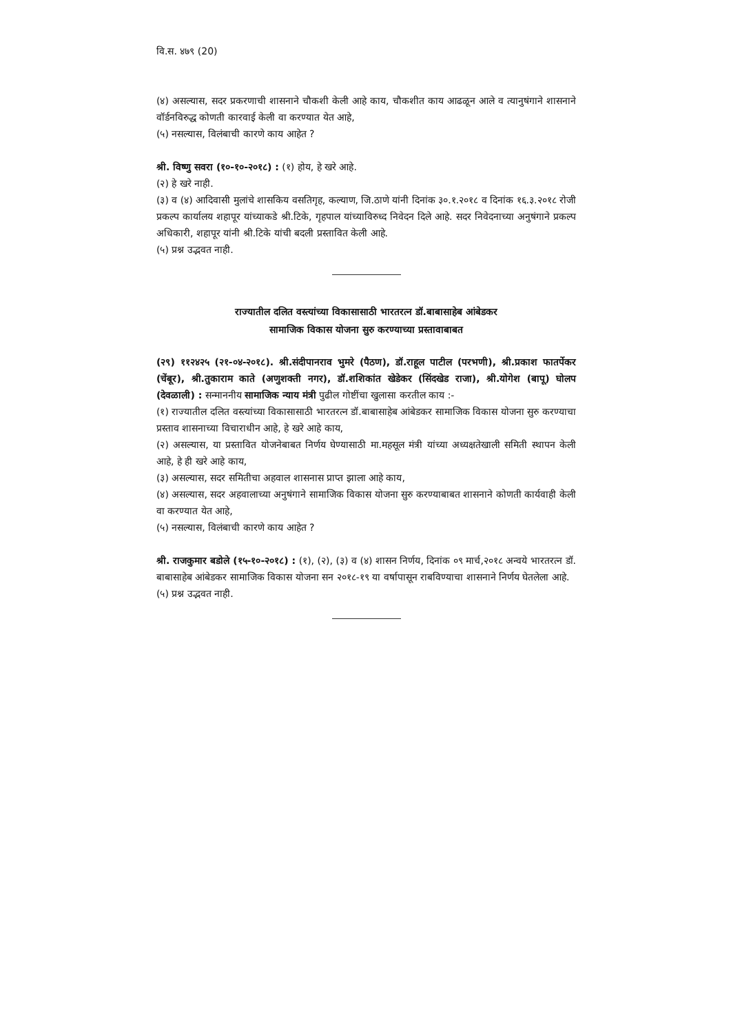वि.स. ४७९ (20)
(४) असल्यास, सदर प्रकरणाची शासनाने चौकशी केली आहे काय, चौकशीत काय आढळून आले व त्यानुषंगाने शासनाने वॉर्डनविरुद्ध कोणती कारवाई केली वा करण्यात येत आहे,
(५) नसल्यास, विलंबाची कारणे काय आहेत ?
श्री. विष्णु सवरा (१०-१०-२०१८) : (१) होय, हे खरे आहे.
(२) हे खरे नाही.
(३) व (४) आदिवासी मुलांचे शासकिय वसतिगृह, कल्याण, जि.ठाणे यांनी दिनांक ३०.१.२०१८ व दिनांक १६.३.२०१८ रोजी प्रकल्प कार्यालय शहापूर यांच्याकडे श्री.टिके, गृहपाल यांच्याविरुध्द निवेदन दिले आहे. सदर निवेदनाच्या अनुषंगाने प्रकल्प अधिकारी, शहापूर यांनी श्री.टिके यांची बदली प्रस्तावित केली आहे.
(५) प्रश्न उद्भवत नाही.
राज्यातील दलित वस्त्यांच्या विकासासाठी भारतरत्न डॉ.बाबासाहेब आंबेडकर
सामाजिक विकास योजना सुरु करण्याच्या प्रस्तावाबाबत
(२९) ११२४२५ (२१-०४-२०१८). श्री.संदीपानराव भुमरे (पैठण), डॉ.राहूल पाटील (परभणी), श्री.प्रकाश फातर्पेकर (चेंबूर), श्री.तुकाराम काते (अणुशक्ती नगर), डॉ.शशिकांत खेडेकर (सिंदखेड राजा), श्री.योगेश (बापू) घोलप (देवळाली) : सन्माननीय सामाजिक न्याय मंत्री पुढील गोष्टींचा खुलासा करतील काय :-
(१) राज्यातील दलित वस्त्यांच्या विकासासाठी भारतरत्न डॉ.बाबासाहेब आंबेडकर सामाजिक विकास योजना सुरु करण्याचा प्रस्ताव शासनाच्या विचाराधीन आहे, हे खरे आहे काय,
(२) असल्यास, या प्रस्तावित योजनेबाबत निर्णय घेण्यासाठी मा.महसूल मंत्री यांच्या अध्यक्षतेखाली समिती स्थापन केली आहे, हे ही खरे आहे काय,
(३) असल्यास, सदर समितीचा अहवाल शासनास प्राप्त झाला आहे काय,
(४) असल्यास, सदर अहवालाच्या अनुषंगाने सामाजिक विकास योजना सुरु करण्याबाबत शासनाने कोणती कार्यवाही केली वा करण्यात येत आहे,
(५) नसल्यास, विलंबाची कारणे काय आहेत ?
श्री. राजकुमार बडोले (१५-१०-२०१८) : (१), (२), (३) व (४) शासन निर्णय, दिनांक ०९ मार्च,२०१८ अन्वये भारतरत्न डॉ. बाबासाहेब आंबेडकर सामाजिक विकास योजना सन २०१८-१९ या वर्षापासून राबविण्याचा शासनाने निर्णय घेतलेला आहे.
(५) प्रश्न उद्भवत नाही.